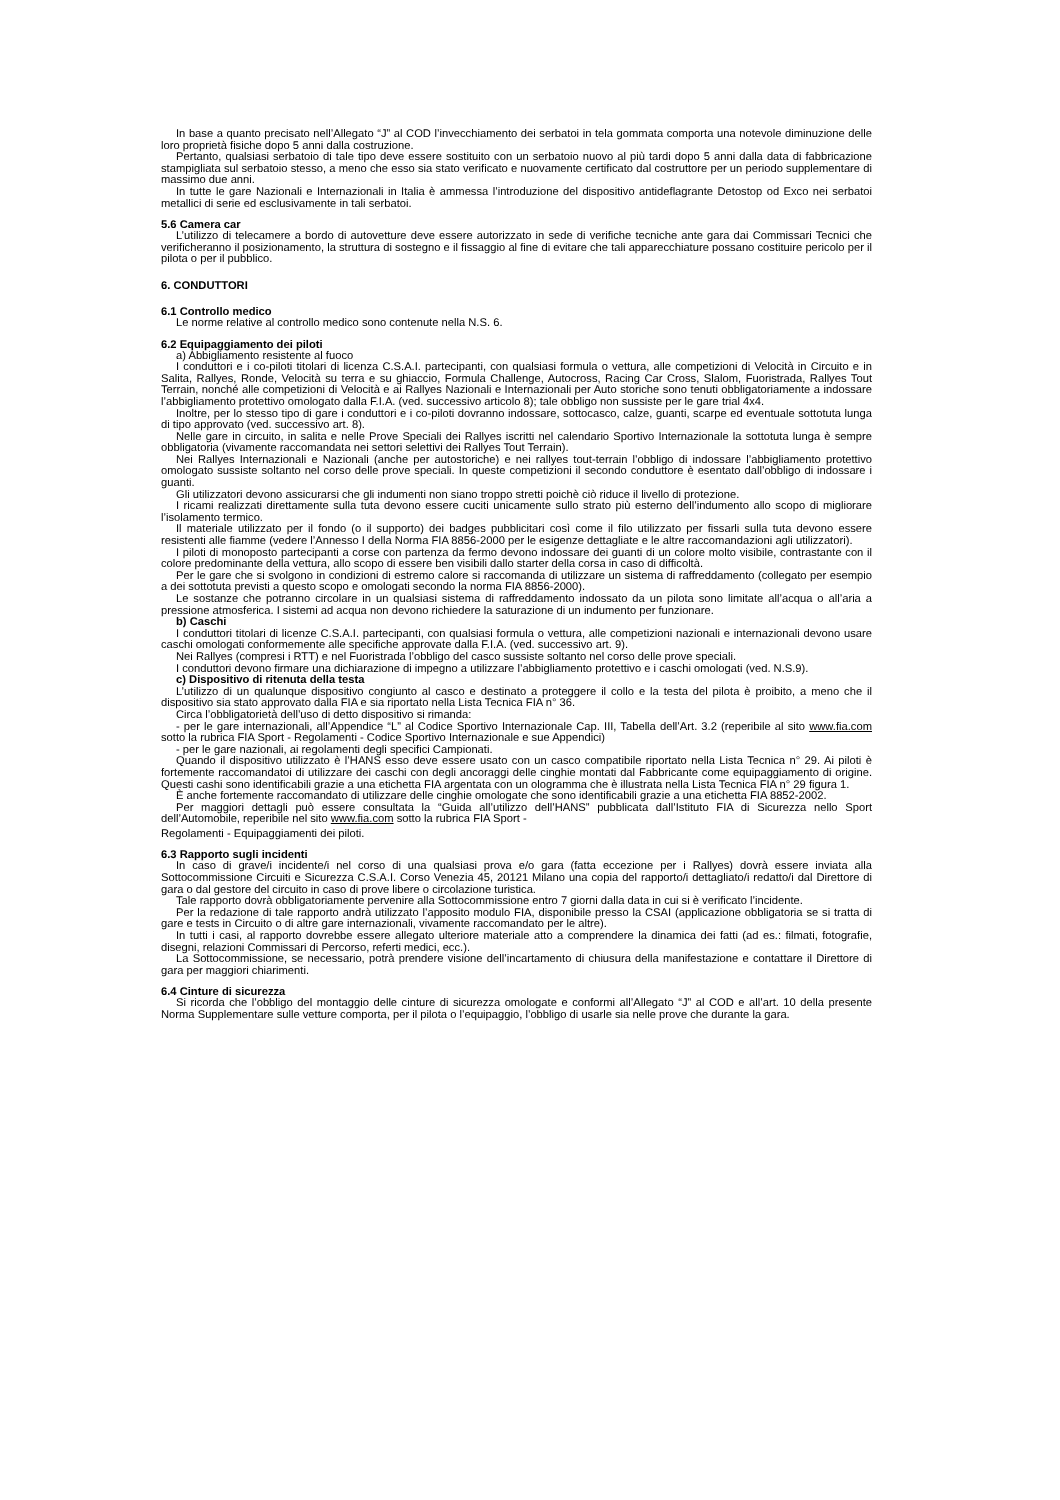In base a quanto precisato nell’Allegato “J” al COD l’invecchiamento dei serbatoi in tela gommata comporta una notevole diminuzione delle loro proprietà fisiche dopo 5 anni dalla costruzione.
Pertanto, qualsiasi serbatoio di tale tipo deve essere sostituito con un serbatoio nuovo al più tardi dopo 5 anni dalla data di fabbricazione stampigliata sul serbatoio stesso, a meno che esso sia stato verificato e nuovamente certificato dal costruttore per un periodo supplementare di massimo due anni.
In tutte le gare Nazionali e Internazionali in Italia è ammessa l’introduzione del dispositivo antideflagrante Detostop od Exco nei serbatoi metallici di serie ed esclusivamente in tali serbatoi.
5.6 Camera car
L’utilizzo di telecamere a bordo di autovetture deve essere autorizzato in sede di verifiche tecniche ante gara dai Commissari Tecnici che verificheranno il posizionamento, la struttura di sostegno e il fissaggio al fine di evitare che tali apparecchiature possano costituire pericolo per il pilota o per il pubblico.
6. CONDUTTORI
6.1 Controllo medico
Le norme relative al controllo medico sono contenute nella N.S. 6.
6.2 Equipaggiamento dei piloti
a) Abbigliamento resistente al fuoco
I conduttori e i co-piloti titolari di licenza C.S.A.I. partecipanti, con qualsiasi formula o vettura, alle competizioni di Velocità in Circuito e in Salita, Rallyes, Ronde, Velocità su terra e su ghiaccio, Formula Challenge, Autocross, Racing Car Cross, Slalom, Fuoristrada, Rallyes Tout Terrain, nonché alle competizioni di Velocità e ai Rallyes Nazionali e Internazionali per Auto storiche sono tenuti obbligatoriamente a indossare l’abbigliamento protettivo omologato dalla F.I.A. (ved. successivo articolo 8); tale obbligo non sussiste per le gare trial 4x4.
Inoltre, per lo stesso tipo di gare i conduttori e i co-piloti dovranno indossare, sottocasco, calze, guanti, scarpe ed eventuale sottotuta lunga di tipo approvato (ved. successivo art. 8).
Nelle gare in circuito, in salita e nelle Prove Speciali dei Rallyes iscritti nel calendario Sportivo Internazionale la sottotuta lunga è sempre obbligatoria (vivamente raccomandata nei settori selettivi dei Rallyes Tout Terrain).
Nei Rallyes Internazionali e Nazionali (anche per autostoriche) e nei rallyes tout-terrain l’obbligo di indossare l’abbigliamento protettivo omologato sussiste soltanto nel corso delle prove speciali. In queste competizioni il secondo conduttore è esentato dall’obbligo di indossare i guanti.
Gli utilizzatori devono assicurarsi che gli indumenti non siano troppo stretti poichè ciò riduce il livello di protezione.
I ricami realizzati direttamente sulla tuta devono essere cuciti unicamente sullo strato più esterno dell’indumento allo scopo di migliorare l’isolamento termico.
Il materiale utilizzato per il fondo (o il supporto) dei badges pubblicitari così come il filo utilizzato per fissarli sulla tuta devono essere resistenti alle fiamme (vedere l’Annesso I della Norma FIA 8856-2000 per le esigenze dettagliate e le altre raccomandazioni agli utilizzatori).
I piloti di monoposto partecipanti a corse con partenza da fermo devono indossare dei guanti di un colore molto visibile, contrastante con il colore predominante della vettura, allo scopo di essere ben visibili dallo starter della corsa in caso di difficoltà.
Per le gare che si svolgono in condizioni di estremo calore si raccomanda di utilizzare un sistema di raffreddamento (collegato per esempio a dei sottotuta previsti a questo scopo e omologati secondo la norma FIA 8856-2000).
Le sostanze che potranno circolare in un qualsiasi sistema di raffreddamento indossato da un pilota sono limitate all’acqua o all’aria a pressione atmosferica. I sistemi ad acqua non devono richiedere la saturazione di un indumento per funzionare.
b) Caschi
I conduttori titolari di licenze C.S.A.I. partecipanti, con qualsiasi formula o vettura, alle competizioni nazionali e internazionali devono usare caschi omologati conformemente alle specifiche approvate dalla F.I.A. (ved. successivo art. 9).
Nei Rallyes (compresi i RTT) e nel Fuoristrada l’obbligo del casco sussiste soltanto nel corso delle prove speciali.
I conduttori devono firmare una dichiarazione di impegno a utilizzare l’abbigliamento protettivo e i caschi omologati (ved. N.S.9).
c) Dispositivo di ritenuta della testa
L’utilizzo di un qualunque dispositivo congiunto al casco e destinato a proteggere il collo e la testa del pilota è proibito, a meno che il dispositivo sia stato approvato dalla FIA e sia riportato nella Lista Tecnica FIA n° 36.
Circa l’obbligatorietà dell’uso di detto dispositivo si rimanda:
- per le gare internazionali, all’Appendice “L” al Codice Sportivo Internazionale Cap. III, Tabella dell’Art. 3.2 (reperibile al sito www.fia.com sotto la rubrica FIA Sport - Regolamenti - Codice Sportivo Internazionale e sue Appendici)
- per le gare nazionali, ai regolamenti degli specifici Campionati.
Quando il dispositivo utilizzato è l’HANS esso deve essere usato con un casco compatibile riportato nella Lista Tecnica n° 29. Ai piloti è fortemente raccomandatoi di utilizzare dei caschi con degli ancoraggi delle cinghie montati dal Fabbricante come equipaggiamento di origine. Questi cashi sono identificabili grazie a una etichetta FIA argentata con un ologramma che è illustrata nella Lista Tecnica FIA n° 29 figura 1.
È anche fortemente raccomandato di utilizzare delle cinghie omologate che sono identificabili grazie a una etichetta FIA 8852-2002.
Per maggiori dettagli può essere consultata la “Guida all’utilizzo dell’HANS” pubblicata dall’Istituto FIA di Sicurezza nello Sport dell’Automobile, reperibile nel sito www.fia.com sotto la rubrica FIA Sport -
Regolamenti - Equipaggiamenti dei piloti.
6.3 Rapporto sugli incidenti
In caso di grave/i incidente/i nel corso di una qualsiasi prova e/o gara (fatta eccezione per i Rallyes) dovrà essere inviata alla Sottocommissione Circuiti e Sicurezza C.S.A.I. Corso Venezia 45, 20121 Milano una copia del rapporto/i dettagliato/i redatto/i dal Direttore di gara o dal gestore del circuito in caso di prove libere o circolazione turistica.
Tale rapporto dovrà obbligatoriamente pervenire alla Sottocommissione entro 7 giorni dalla data in cui si è verificato l’incidente.
Per la redazione di tale rapporto andrà utilizzato l’apposito modulo FIA, disponibile presso la CSAI (applicazione obbligatoria se si tratta di gare e tests in Circuito o di altre gare internazionali, vivamente raccomandato per le altre).
In tutti i casi, al rapporto dovrebbe essere allegato ulteriore materiale atto a comprendere la dinamica dei fatti (ad es.: filmati, fotografie, disegni, relazioni Commissari di Percorso, referti medici, ecc.).
La Sottocommissione, se necessario, potrà prendere visione dell’incartamento di chiusura della manifestazione e contattare il Direttore di gara per maggiori chiarimenti.
6.4 Cinture di sicurezza
Si ricorda che l’obbligo del montaggio delle cinture di sicurezza omologate e conformi all’Allegato “J” al COD e all’art. 10 della presente Norma Supplementare sulle vetture comporta, per il pilota o l’equipaggio, l’obbligo di usarle sia nelle prove che durante la gara.